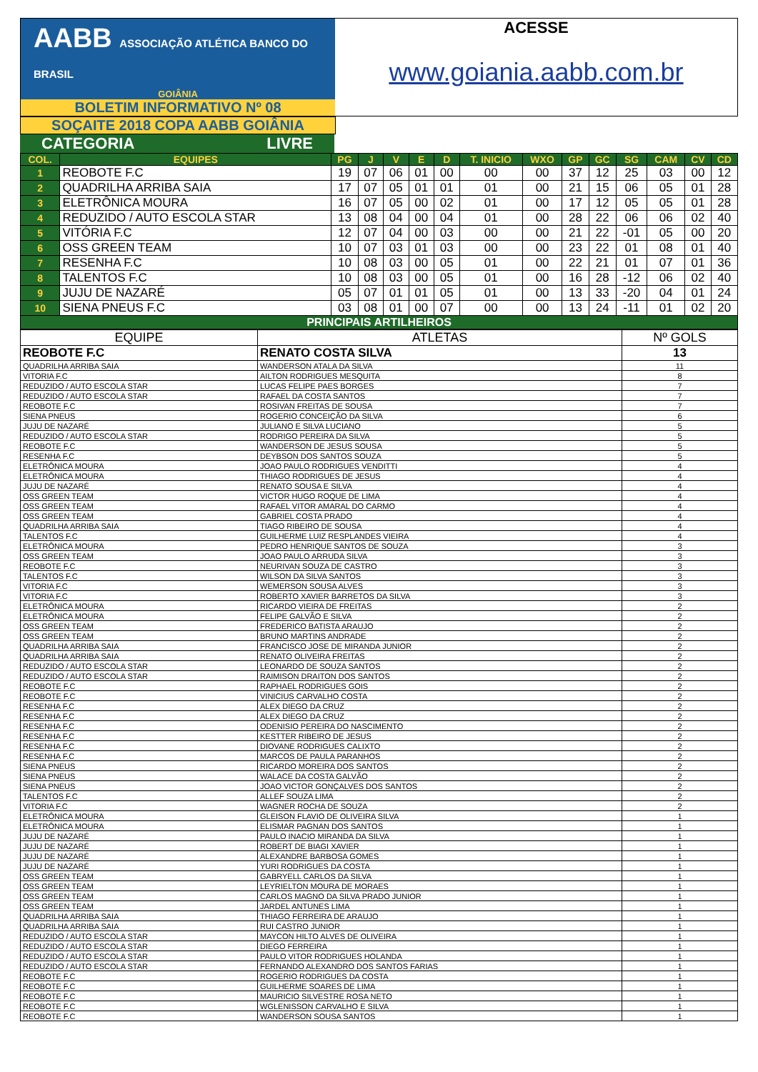AABB ASSOCIAÇÃO ATLÉTICA BANCO DO BRASIL
GOIÂNIA
BOLETIM INFORMATIVO Nº 08
ACESSE
www.goiania.aabb.com.br
SOÇAITE 2018 COPA AABB GOIÂNIA
CATEGORIA LIVRE
| COL. | EQUIPES | PG | J | V | E | D | T. INICIO | WXO | GP | GC | SG | CAM | CV | CD |
| --- | --- | --- | --- | --- | --- | --- | --- | --- | --- | --- | --- | --- | --- | --- |
| 1 | REOBOTE F.C | 19 | 07 | 06 | 01 | 00 | 00 | 00 | 37 | 12 | 25 | 03 | 00 | 12 |
| 2 | QUADRILHA ARRIBA SAIA | 17 | 07 | 05 | 01 | 01 | 01 | 00 | 21 | 15 | 06 | 05 | 01 | 28 |
| 3 | ELETRÔNICA MOURA | 16 | 07 | 05 | 00 | 02 | 01 | 00 | 17 | 12 | 05 | 05 | 01 | 28 |
| 4 | REDUZIDO / AUTO ESCOLA STAR | 13 | 08 | 04 | 00 | 04 | 01 | 00 | 28 | 22 | 06 | 06 | 02 | 40 |
| 5 | VITÓRIA F.C | 12 | 07 | 04 | 00 | 03 | 00 | 00 | 21 | 22 | -01 | 05 | 00 | 20 |
| 6 | OSS GREEN TEAM | 10 | 07 | 03 | 01 | 03 | 00 | 00 | 23 | 22 | 01 | 08 | 01 | 40 |
| 7 | RESENHA F.C | 10 | 08 | 03 | 00 | 05 | 01 | 00 | 22 | 21 | 01 | 07 | 01 | 36 |
| 8 | TALENTOS F.C | 10 | 08 | 03 | 00 | 05 | 01 | 00 | 16 | 28 | -12 | 06 | 02 | 40 |
| 9 | JUJU DE NAZARÉ | 05 | 07 | 01 | 01 | 05 | 01 | 00 | 13 | 33 | -20 | 04 | 01 | 24 |
| 10 | SIENA PNEUS F.C | 03 | 08 | 01 | 00 | 07 | 00 | 00 | 13 | 24 | -11 | 01 | 02 | 20 |
| PRINCIPAIS ARTILHEIROS | | | | | | | | | | | | | | |
| EQUIPE | ATLETAS | Nº GOLS |
| REOBOTE F.C | RENATO COSTA SILVA | 13 |
| QUADRILHA ARRIBA SAIA | WANDERSON ATALA DA SILVA | 11 |
| VITORIA F.C | AILTON RODRIGUES MESQUITA | 8 |
| REDUZIDO / AUTO ESCOLA STAR | LUCAS FELIPE PAES BORGES | 7 |
| REDUZIDO / AUTO ESCOLA STAR | RAFAEL DA COSTA SANTOS | 7 |
| REOBOTE F.C | ROSIVAN FREITAS DE SOUSA | 7 |
| SIENA PNEUS | ROGERIO CONCEIÇÃO DA SILVA | 6 |
| JUJU DE NAZARÉ | JULIANO E SILVA LUCIANO | 5 |
| REDUZIDO / AUTO ESCOLA STAR | RODRIGO PEREIRA DA SILVA | 5 |
| REOBOTE F.C | WANDERSON DE JESUS SOUSA | 5 |
| RESENHA F.C | DEYBSON DOS SANTOS SOUZA | 5 |
| ELETRÔNICA MOURA | JOAO PAULO RODRIGUES VENDITTI | 4 |
| ELETRÔNICA MOURA | THIAGO RODRIGUES DE JESUS | 4 |
| JUJU DE NAZARÉ | RENATO SOUSA E SILVA | 4 |
| OSS GREEN TEAM | VICTOR HUGO ROQUE DE LIMA | 4 |
| OSS GREEN TEAM | RAFAEL VITOR AMARAL DO CARMO | 4 |
| OSS GREEN TEAM | GABRIEL COSTA PRADO | 4 |
| QUADRILHA ARRIBA SAIA | TIAGO RIBEIRO DE SOUSA | 4 |
| TALENTOS F.C | GUILHERME LUIZ RESPLANDES VIEIRA | 4 |
| ELETRÔNICA MOURA | PEDRO HENRIQUE SANTOS DE SOUZA | 3 |
| OSS GREEN TEAM | JOAO PAULO ARRUDA SILVA | 3 |
| REOBOTE F.C | NEURIVAN SOUZA DE CASTRO | 3 |
| TALENTOS F.C | WILSON DA SILVA SANTOS | 3 |
| VITORIA F.C | WEMERSON SOUSA ALVES | 3 |
| VITORIA F.C | ROBERTO XAVIER BARRETOS DA SILVA | 3 |
| ELETRÔNICA MOURA | RICARDO VIEIRA DE FREITAS | 2 |
| ELETRÔNICA MOURA | FELIPE GALVÃO E SILVA | 2 |
| OSS GREEN TEAM | FREDERICO BATISTA ARAUJO | 2 |
| OSS GREEN TEAM | BRUNO MARTINS ANDRADE | 2 |
| QUADRILHA ARRIBA SAIA | FRANCISCO JOSE DE MIRANDA JUNIOR | 2 |
| QUADRILHA ARRIBA SAIA | RENATO OLIVEIRA FREITAS | 2 |
| REDUZIDO / AUTO ESCOLA STAR | LEONARDO DE SOUZA SANTOS | 2 |
| REDUZIDO / AUTO ESCOLA STAR | RAIMISON DRAITON DOS SANTOS | 2 |
| REOBOTE F.C | RAPHAEL RODRIGUES GOIS | 2 |
| REOBOTE F.C | VINICIUS CARVALHO COSTA | 2 |
| RESENHA F.C | ALEX DIEGO DA CRUZ | 2 |
| RESENHA F.C | ALEX DIEGO DA CRUZ | 2 |
| RESENHA F.C | ODENISIO PEREIRA DO NASCIMENTO | 2 |
| RESENHA F.C | KESTTER RIBEIRO DE JESUS | 2 |
| RESENHA F.C | DIOVANE RODRIGUES CALIXTO | 2 |
| RESENHA F.C | MARCOS DE PAULA PARANHOS | 2 |
| SIENA PNEUS | RICARDO MOREIRA DOS SANTOS | 2 |
| SIENA PNEUS | WALACE DA COSTA GALVÃO | 2 |
| SIENA PNEUS | JOAO VICTOR GONÇALVES DOS SANTOS | 2 |
| TALENTOS F.C | ALLEF SOUZA LIMA | 2 |
| VITORIA F.C | WAGNER ROCHA DE SOUZA | 2 |
| ELETRÔNICA MOURA | GLEISON FLAVIO DE OLIVEIRA SILVA | 1 |
| ELETRÔNICA MOURA | ELISMAR PAGNAN DOS SANTOS | 1 |
| JUJU DE NAZARÉ | PAULO INACIO MIRANDA DA SILVA | 1 |
| JUJU DE NAZARÉ | ROBERT DE BIAGI XAVIER | 1 |
| JUJU DE NAZARÉ | ALEXANDRE BARBOSA GOMES | 1 |
| JUJU DE NAZARÉ | YURI RODRIGUES DA COSTA | 1 |
| OSS GREEN TEAM | GABRYELL CARLOS DA SILVA | 1 |
| OSS GREEN TEAM | LEYRIELTON MOURA DE MORAES | 1 |
| OSS GREEN TEAM | CARLOS MAGNO DA SILVA PRADO JUNIOR | 1 |
| OSS GREEN TEAM | JARDEL ANTUNES LIMA | 1 |
| QUADRILHA ARRIBA SAIA | THIAGO FERREIRA DE ARAUJO | 1 |
| QUADRILHA ARRIBA SAIA | RUI CASTRO JUNIOR | 1 |
| REDUZIDO / AUTO ESCOLA STAR | MAYCON HILTO ALVES DE OLIVEIRA | 1 |
| REDUZIDO / AUTO ESCOLA STAR | DIEGO FERREIRA | 1 |
| REDUZIDO / AUTO ESCOLA STAR | PAULO VITOR RODRIGUES HOLANDA | 1 |
| REDUZIDO / AUTO ESCOLA STAR | FERNANDO ALEXANDRO DOS SANTOS FARIAS | 1 |
| REOBOTE F.C | ROGERIO RODRIGUES DA COSTA | 1 |
| REOBOTE F.C | GUILHERME SOARES DE LIMA | 1 |
| REOBOTE F.C | MAURICIO SILVESTRE ROSA NETO | 1 |
| REOBOTE F.C | WGLENISSON CARVALHO E SILVA | 1 |
| REOBOTE F.C | WANDERSON SOUSA SANTOS | 1 |